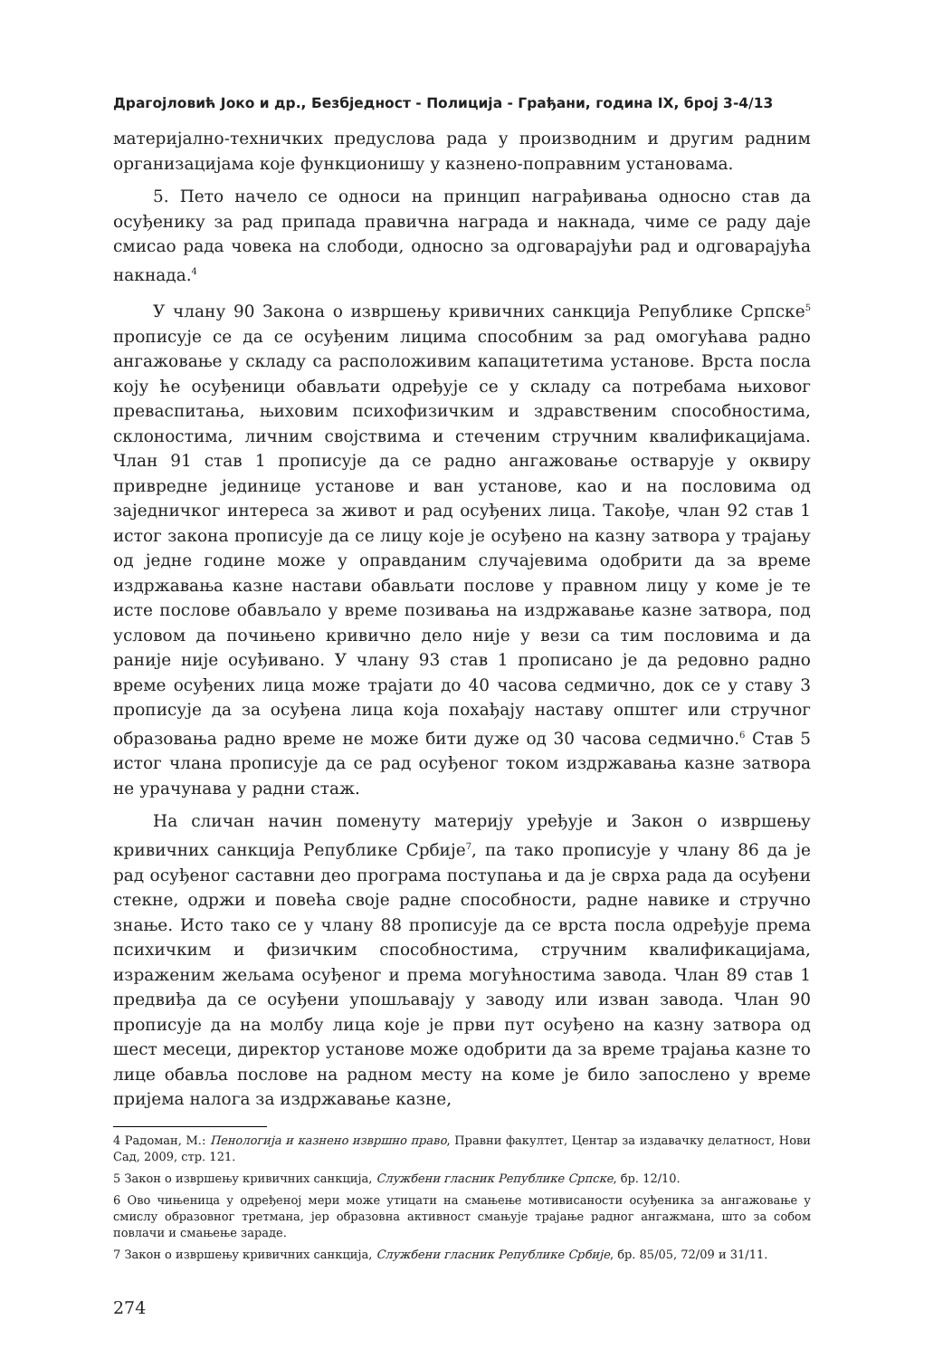Драгојловић Јоко и др., Безбједност - Полиција - Грађани, година IX, број 3-4/13
материјално-техничких предуслова рада у производним и другим радним организацијама које функционишу у казнено-поправним установама.
5. Пето начело се односи на принцип награђивања односно став да осуђенику за рад припада правична награда и накнада, чиме се раду даје смисао рада човека на слободи, односно за одговарајући рад и одговарајућа накнада.<sup>4</sup>
У члану 90 Закона о извршењу кривичних санкција Републике Српске<sup>5</sup> прописује се да се осуђеним лицима способним за рад омогућава радно ангажовање у складу са расположивим капацитетима установе. Врста посла коју ће осуђеници обављати одређује се у складу са потребама њиховог преваспитања, њиховим психофизичким и здравственим способностима, склоностима, личним својствима и стеченим стручним квалификацијама. Члан 91 став 1 прописује да се радно ангажовање остварује у оквиру привредне јединице установе и ван установе, као и на пословима од заједничког интереса за живот и рад осуђених лица. Такође, члан 92 став 1 истог закона прописује да се лицу које је осуђено на казну затвора у трајању од једне године може у оправданим случајевима одобрити да за време издржавања казне настави обављати послове у правном лицу у коме је те исте послове обављало у време позивања на издржавање казне затвора, под условом да почињено кривично дело није у вези са тим пословима и да раније није осуђивано. У члану 93 став 1 прописано је да редовно радно време осуђених лица може трајати до 40 часова седмично, док се у ставу 3 прописује да за осуђена лица која похађају наставу општег или стручног образовања радно време не може бити дуже од 30 часова седмично.<sup>6</sup> Став 5 истог члана прописује да се рад осуђеног током издржавања казне затвора не урачунава у радни стаж.
На сличан начин поменуту материју уређује и Закон о извршењу кривичних санкција Републике Србије<sup>7</sup>, па тако прописује у члану 86 да је рад осуђеног саставни део програма поступања и да је сврха рада да осуђени стекне, одржи и повећа своје радне способности, радне навике и стручно знање. Исто тако се у члану 88 прописује да се врста посла одређује према психичким и физичким способностима, стручним квалификацијама, израженим жељама осуђеног и према могућностима завода. Члан 89 став 1 предвиђа да се осуђени упошљавају у заводу или изван завода. Члан 90 прописује да на молбу лица које је први пут осуђено на казну затвора од шест месеци, директор установе може одобрити да за време трајања казне то лице обавља послове на радном месту на коме је било запослено у време пријема налога за издржавање казне,
4 Радоман, М.: Пенологија и казнено извршно право, Правни факултет, Центар за издавачку делатност, Нови Сад, 2009, стр. 121.
5 Закон о извршењу кривичних санкција, Службени гласник Републике Српске, бр. 12/10.
6 Ово чињеница у одређеној мери може утицати на смањење мотивисаности осуђеника за ангажовање у смислу образовног третмана, јер образовна активност смањује трајање радног ангажмана, што за собом повлачи и смањење зараде.
7 Закон о извршењу кривичних санкција, Службени гласник Републике Србије, бр. 85/05, 72/09 и 31/11.
274